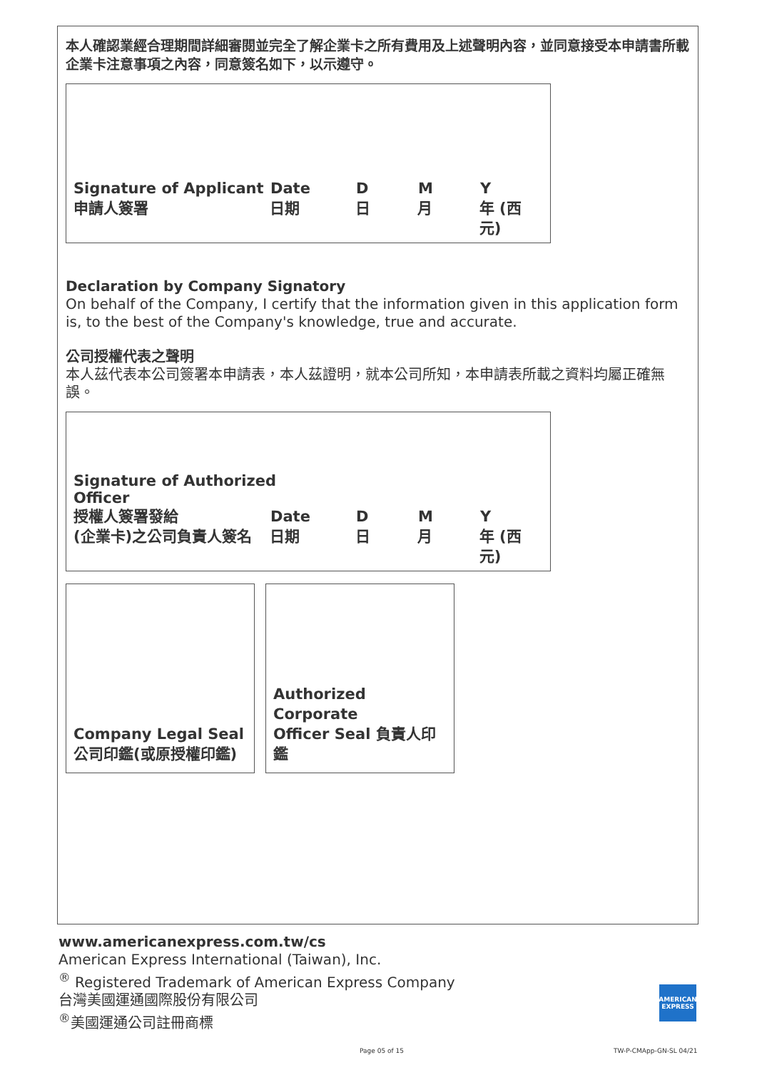本人確認業經合理期間詳細審閱並完全了解企業卡之所有費用及上述聲明內容，並同意接受本申請書所載企業卡注意事項之內容，同意簽名如下，以示遵守。
Signature of Applicant
Date D M Y
申請人簽署 日期 日 月 年 (西元)
Declaration by Company Signatory
On behalf of the Company, I certify that the information given in this application form is, to the best of the Company's knowledge, true and accurate.
公司授權代表之聲明
本人茲代表本公司簽署本申請表，本人茲證明，就本公司所知，本申請表所載之資料均屬正確無誤。
Signature of Authorized
Officer
授權人簽署發給 Date D M Y
(企業卡)之公司負責人簽名 日期 日 月 年 (西元)
Company Legal Seal
公司印鑑(或原授權印鑑)
Authorized Corporate
Officer Seal 負責人印鑑
www.americanexpress.com.tw/cs
American Express International (Taiwan), Inc.
<sup>®</sup> Registered Trademark of American Express Company
台灣美國運通國際股份有限公司
<sup>®</sup>美國運通公司註冊商標
AMERICAN
EXPRESS
Page 05 of 15 TW-P-CMApp-GN-SL 04/21